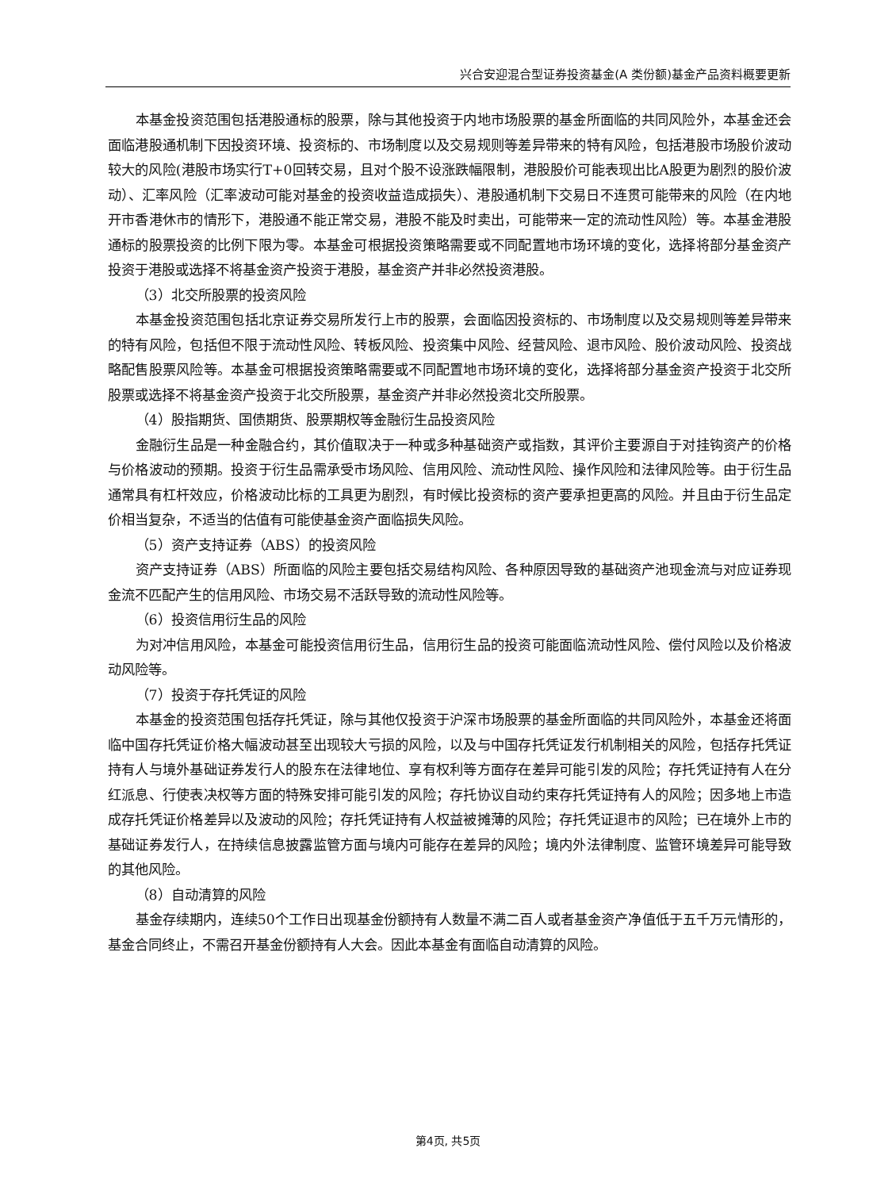兴合安迎混合型证券投资基金(A 类份额)基金产品资料概要更新
本基金投资范围包括港股通标的股票，除与其他投资于内地市场股票的基金所面临的共同风险外，本基金还会面临港股通机制下因投资环境、投资标的、市场制度以及交易规则等差异带来的特有风险，包括港股市场股价波动较大的风险(港股市场实行T+0回转交易，且对个股不设涨跌幅限制，港股股价可能表现出比A股更为剧烈的股价波动）、汇率风险（汇率波动可能对基金的投资收益造成损失）、港股通机制下交易日不连贯可能带来的风险（在内地开市香港休市的情形下，港股通不能正常交易，港股不能及时卖出，可能带来一定的流动性风险）等。本基金港股通标的股票投资的比例下限为零。本基金可根据投资策略需要或不同配置地市场环境的变化，选择将部分基金资产投资于港股或选择不将基金资产投资于港股，基金资产并非必然投资港股。
（3）北交所股票的投资风险
本基金投资范围包括北京证券交易所发行上市的股票，会面临因投资标的、市场制度以及交易规则等差异带来的特有风险，包括但不限于流动性风险、转板风险、投资集中风险、经营风险、退市风险、股价波动风险、投资战略配售股票风险等。本基金可根据投资策略需要或不同配置地市场环境的变化，选择将部分基金资产投资于北交所股票或选择不将基金资产投资于北交所股票，基金资产并非必然投资北交所股票。
（4）股指期货、国债期货、股票期权等金融衍生品投资风险
金融衍生品是一种金融合约，其价值取决于一种或多种基础资产或指数，其评价主要源自于对挂钩资产的价格与价格波动的预期。投资于衍生品需承受市场风险、信用风险、流动性风险、操作风险和法律风险等。由于衍生品通常具有杠杆效应，价格波动比标的工具更为剧烈，有时候比投资标的资产要承担更高的风险。并且由于衍生品定价相当复杂，不适当的估值有可能使基金资产面临损失风险。
（5）资产支持证券（ABS）的投资风险
资产支持证券（ABS）所面临的风险主要包括交易结构风险、各种原因导致的基础资产池现金流与对应证券现金流不匹配产生的信用风险、市场交易不活跃导致的流动性风险等。
（6）投资信用衍生品的风险
为对冲信用风险，本基金可能投资信用衍生品，信用衍生品的投资可能面临流动性风险、偿付风险以及价格波动风险等。
（7）投资于存托凭证的风险
本基金的投资范围包括存托凭证，除与其他仅投资于沪深市场股票的基金所面临的共同风险外，本基金还将面临中国存托凭证价格大幅波动甚至出现较大亏损的风险，以及与中国存托凭证发行机制相关的风险，包括存托凭证持有人与境外基础证券发行人的股东在法律地位、享有权利等方面存在差异可能引发的风险；存托凭证持有人在分红派息、行使表决权等方面的特殊安排可能引发的风险；存托协议自动约束存托凭证持有人的风险；因多地上市造成存托凭证价格差异以及波动的风险；存托凭证持有人权益被摊薄的风险；存托凭证退市的风险；已在境外上市的基础证券发行人，在持续信息披露监管方面与境内可能存在差异的风险；境内外法律制度、监管环境差异可能导致的其他风险。
（8）自动清算的风险
基金存续期内，连续50个工作日出现基金份额持有人数量不满二百人或者基金资产净值低于五千万元情形的，基金合同终止，不需召开基金份额持有人大会。因此本基金有面临自动清算的风险。
第4页, 共5页